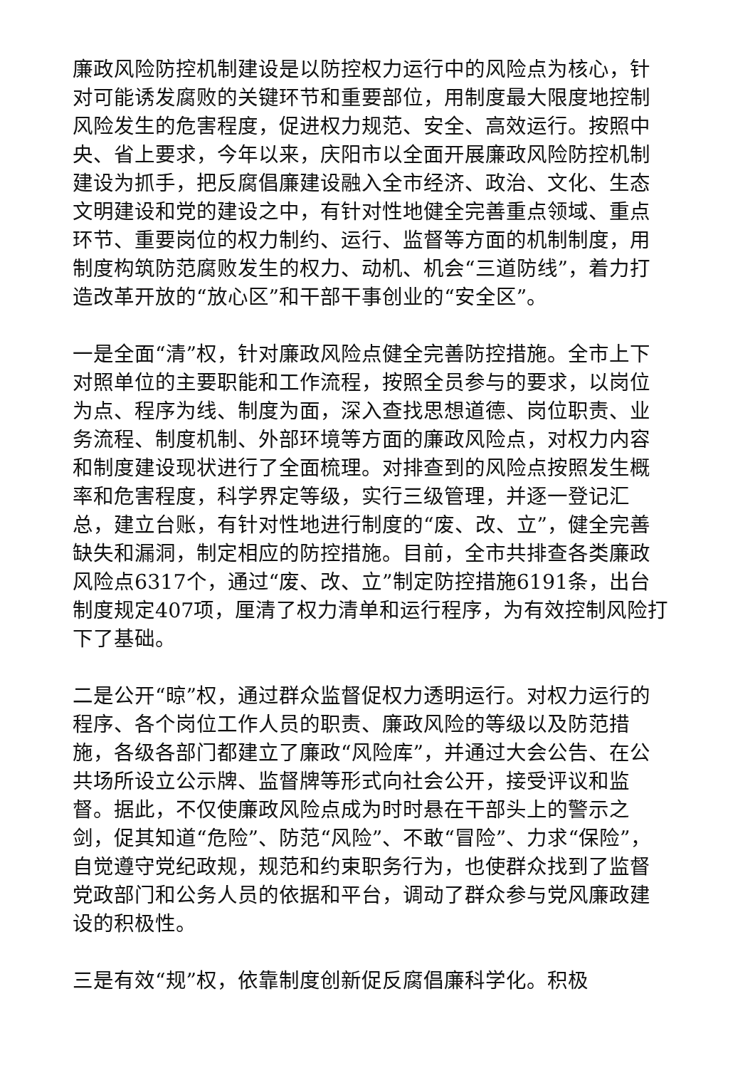廉政风险防控机制建设是以防控权力运行中的风险点为核心，针对可能诱发腐败的关键环节和重要部位，用制度最大限度地控制风险发生的危害程度，促进权力规范、安全、高效运行。按照中央、省上要求，今年以来，庆阳市以全面开展廉政风险防控机制建设为抓手，把反腐倡廉建设融入全市经济、政治、文化、生态文明建设和党的建设之中，有针对性地健全完善重点领域、重点环节、重要岗位的权力制约、运行、监督等方面的机制制度，用制度构筑防范腐败发生的权力、动机、机会“三道防线”，着力打造改革开放的“放心区”和干部干事创业的“安全区”。
一是全面“清”权，针对廉政风险点健全完善防控措施。全市上下对照单位的主要职能和工作流程，按照全员参与的要求，以岗位为点、程序为线、制度为面，深入查找思想道德、岗位职责、业务流程、制度机制、外部环境等方面的廉政风险点，对权力内容和制度建设现状进行了全面梳理。对排查到的风险点按照发生概率和危害程度，科学界定等级，实行三级管理，并逐一登记汇总，建立台账，有针对性地进行制度的“废、改、立”，健全完善缺失和漏洞，制定相应的防控措施。目前，全市共排查各类廉政风险点6317个，通过“废、改、立”制定防控措施6191条，出台制度规定407项，厘清了权力清单和运行程序，为有效控制风险打下了基础。
二是公开“晾”权，通过群众监督促权力透明运行。对权力运行的程序、各个岗位工作人员的职责、廉政风险的等级以及防范措施，各级各部门都建立了廉政“风险库”，并通过大会公告、在公共场所设立公示牌、监督牌等形式向社会公开，接受评议和监督。据此，不仅使廉政风险点成为时时悬在干部头上的警示之剑，促其知道“危险”、防范“风险”、不敢“冒险”、力求“保险”，自觉遵守党纪政规，规范和约束职务行为，也使群众找到了监督党政部门和公务人员的依据和平台，调动了群众参与党风廉政建设的积极性。
三是有效“规”权，依靠制度创新促反腐倡廉科学化。积极